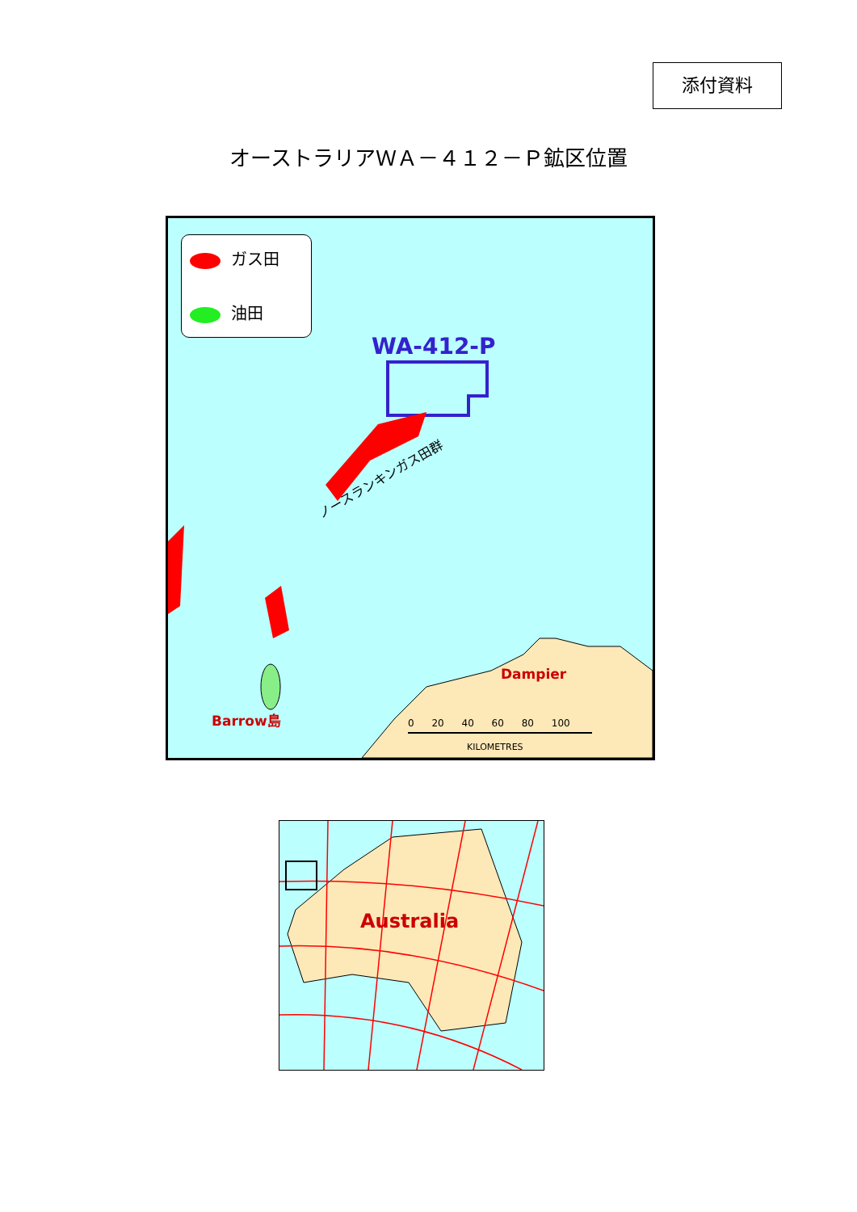添付資料
オーストラリアＷＡ－４１２－Ｐ鉱区位置
ガス田
油田
WA-412-P
ノースランキンガス田群
Dampier
Barrow島 0 20 40 60 80 100
KILOMETRES
Australia